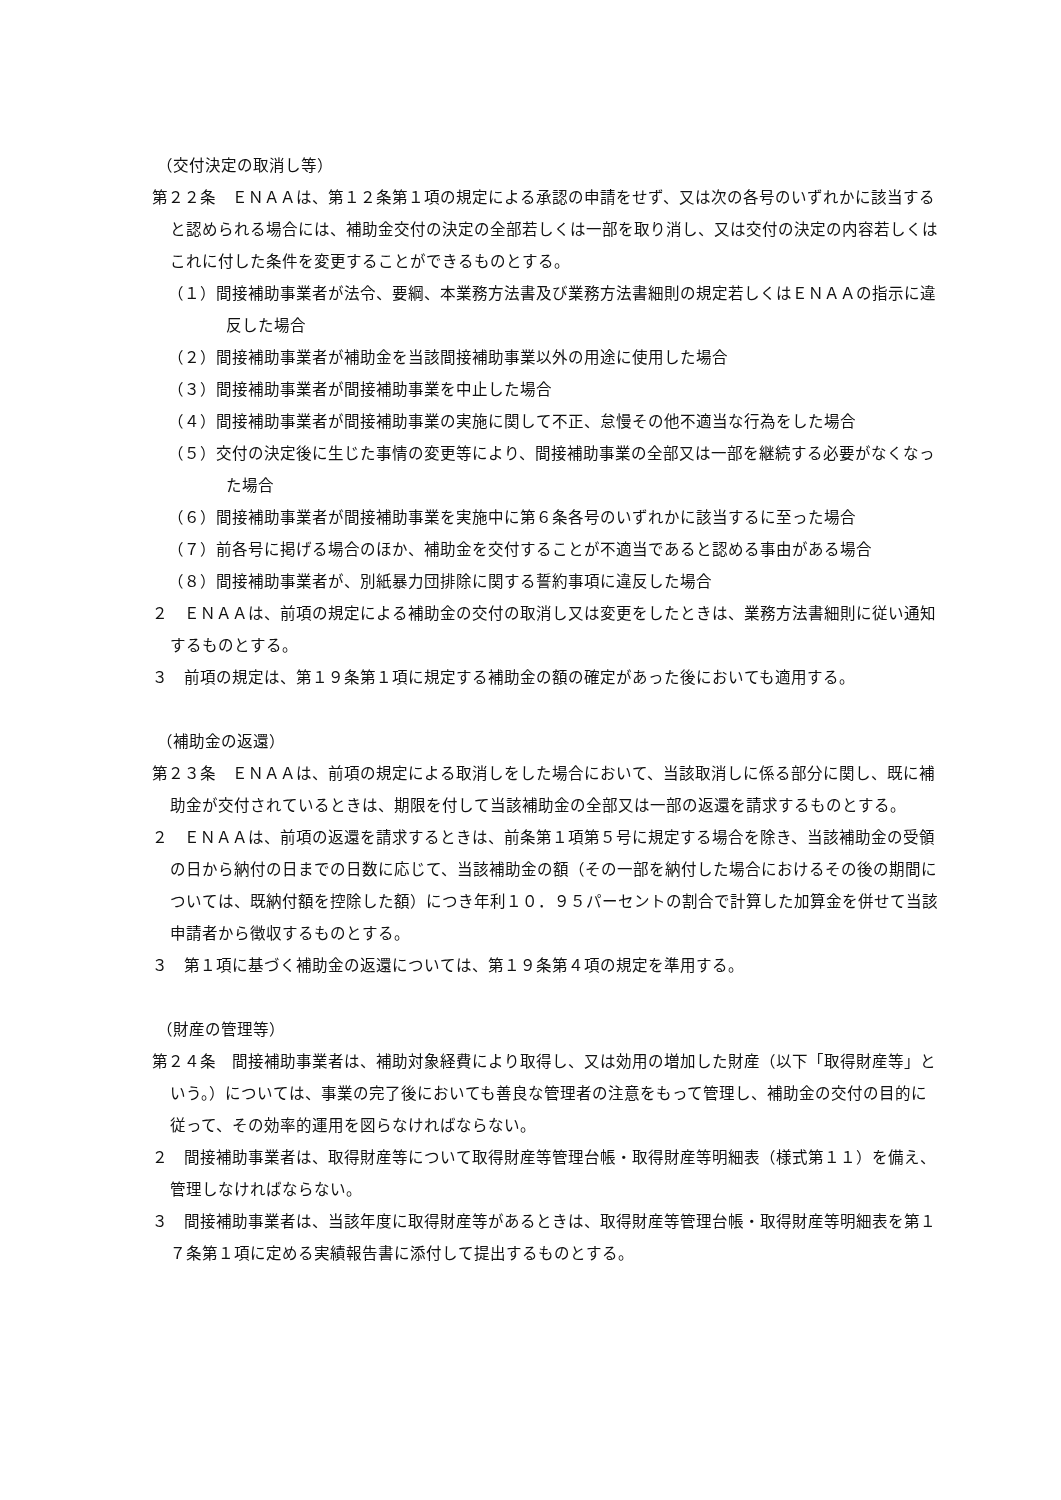（交付決定の取消し等）
第２２条　ＥＮＡＡは、第１２条第１項の規定による承認の申請をせず、又は次の各号のいずれかに該当すると認められる場合には、補助金交付の決定の全部若しくは一部を取り消し、又は交付の決定の内容若しくはこれに付した条件を変更することができるものとする。
（１）間接補助事業者が法令、要綱、本業務方法書及び業務方法書細則の規定若しくはＥＮＡＡの指示に違反した場合
（２）間接補助事業者が補助金を当該間接補助事業以外の用途に使用した場合
（３）間接補助事業者が間接補助事業を中止した場合
（４）間接補助事業者が間接補助事業の実施に関して不正、怠慢その他不適当な行為をした場合
（５）交付の決定後に生じた事情の変更等により、間接補助事業の全部又は一部を継続する必要がなくなった場合
（６）間接補助事業者が間接補助事業を実施中に第６条各号のいずれかに該当するに至った場合
（７）前各号に掲げる場合のほか、補助金を交付することが不適当であると認める事由がある場合
（８）間接補助事業者が、別紙暴力団排除に関する誓約事項に違反した場合
２　ＥＮＡＡは、前項の規定による補助金の交付の取消し又は変更をしたときは、業務方法書細則に従い通知するものとする。
３　前項の規定は、第１９条第１項に規定する補助金の額の確定があった後においても適用する。
（補助金の返還）
第２３条　ＥＮＡＡは、前項の規定による取消しをした場合において、当該取消しに係る部分に関し、既に補助金が交付されているときは、期限を付して当該補助金の全部又は一部の返還を請求するものとする。
２　ＥＮＡＡは、前項の返還を請求するときは、前条第１項第５号に規定する場合を除き、当該補助金の受領の日から納付の日までの日数に応じて、当該補助金の額（その一部を納付した場合におけるその後の期間については、既納付額を控除した額）につき年利１０．９５パーセントの割合で計算した加算金を併せて当該申請者から徴収するものとする。
３　第１項に基づく補助金の返還については、第１９条第４項の規定を準用する。
（財産の管理等）
第２４条　間接補助事業者は、補助対象経費により取得し、又は効用の増加した財産（以下「取得財産等」という。）については、事業の完了後においても善良な管理者の注意をもって管理し、補助金の交付の目的に従って、その効率的運用を図らなければならない。
２　間接補助事業者は、取得財産等について取得財産等管理台帳・取得財産等明細表（様式第１１）を備え、管理しなければならない。
３　間接補助事業者は、当該年度に取得財産等があるときは、取得財産等管理台帳・取得財産等明細表を第１７条第１項に定める実績報告書に添付して提出するものとする。